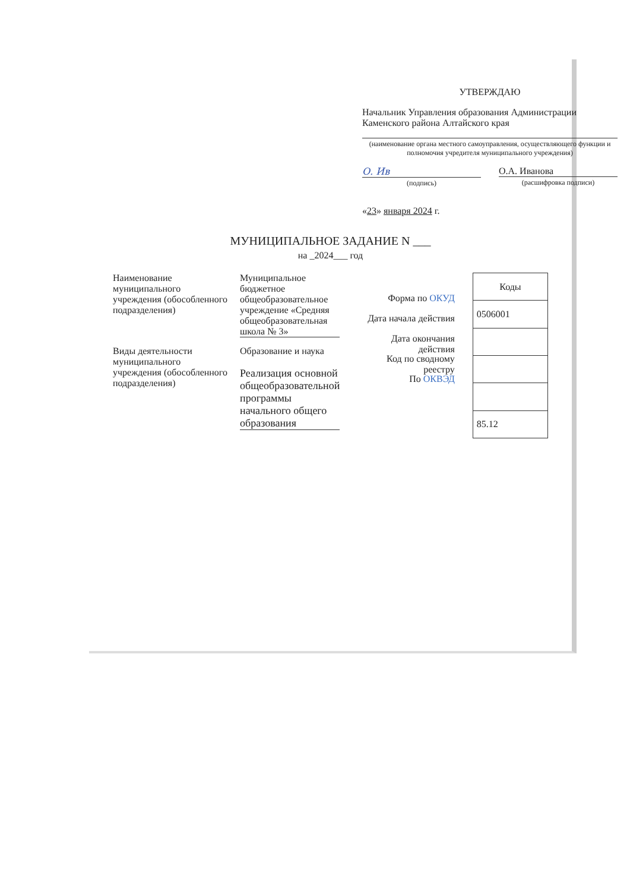УТВЕРЖДАЮ
Начальник Управления образования Администрации Каменского района Алтайского края
(наименование органа местного самоуправления, осуществляющего функции и полномочия учредителя муниципального учреждения)
О. Ив
(подпись)
О.А. Иванова
(расшифровка подписи)
«23» января 2024 г.
МУНИЦИПАЛЬНОЕ ЗАДАНИЕ N ___
на _2024___ год
Наименование муниципального учреждения (обособленного подразделения)
Муниципальное бюджетное общеобразовательное учреждение «Средняя общеобразовательная школа № 3»
Виды деятельности муниципального учреждения (обособленного подразделения)
Образование и наука
Реализация основной общеобразовательной программы начального общего образования
Форма по ОКУД
Дата начала действия
Дата окончания действия
Код по сводному реестру
По ОКВЭД
| Коды |
| --- |
| 0506001 |
| 85.12 |